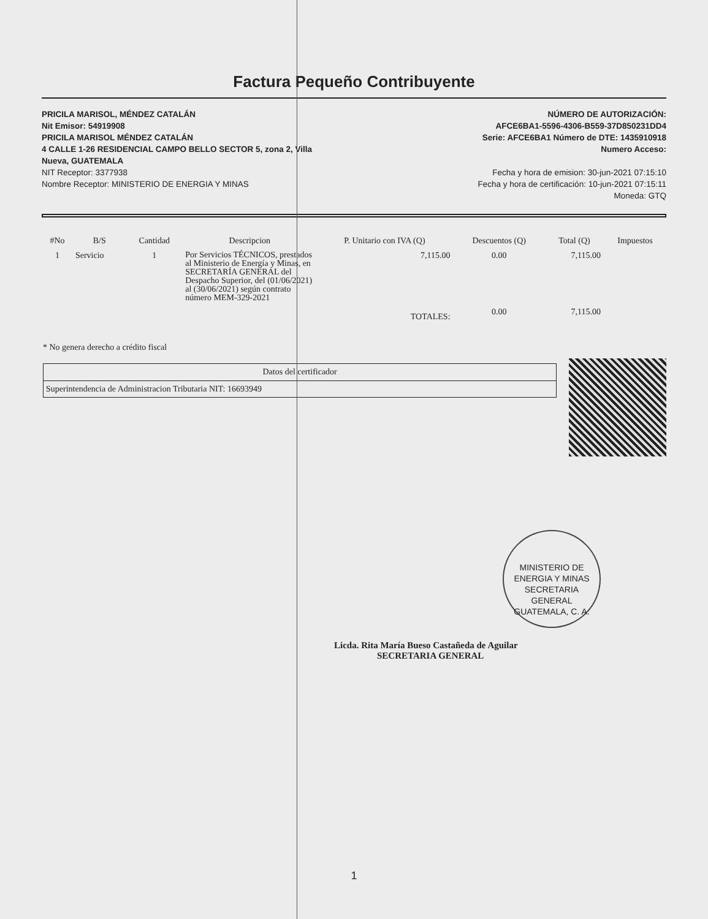Factura Pequeño Contribuyente
PRICILA MARISOL, MÉNDEZ CATALÁN
Nit Emisor: 54919908
PRICILA MARISOL MÉNDEZ CATALÁN
4 CALLE 1-26 RESIDENCIAL CAMPO BELLO SECTOR 5, zona 2, Villa
Nueva, GUATEMALA
NIT Receptor: 3377938
Nombre Receptor: MINISTERIO DE ENERGIA Y MINAS
NÚMERO DE AUTORIZACIÓN:
AFCE6BA1-5596-4306-B559-37D850231DD4
Serie: AFCE6BA1 Número de DTE: 1435910918
Numero Acceso:
Fecha y hora de emision: 30-jun-2021 07:15:10
Fecha y hora de certificación: 10-jun-2021 07:15:11
Moneda: GTQ
| #No | B/S | Cantidad | Descripcion | P. Unitario con IVA (Q) | Descuentos (Q) | Total (Q) | Impuestos |
| --- | --- | --- | --- | --- | --- | --- | --- |
| 1 | Servicio | 1 | Por Servicios TÉCNICOS, prestados al Ministerio de Energía y Minas, en SECRETARÍA GENERAL del Despacho Superior, del (01/06/2021) al (30/06/2021) según contrato número MEM-329-2021 | 7,115.00 | 0.00 | 7,115.00 | |
| | | | | TOTALES: | 0.00 | 7,115.00 | |
* No genera derecho a crédito fiscal
| Datos del certificador |
| Superintendencia de Administracion Tributaria NIT: 16693949 |
Licda. Rita María Bueso Castañeda de Aguilar
SECRETARIA GENERAL
MINISTERIO DE ENERGIA Y MINAS
SECRETARIA GENERAL
GUATEMALA, C. A.
1